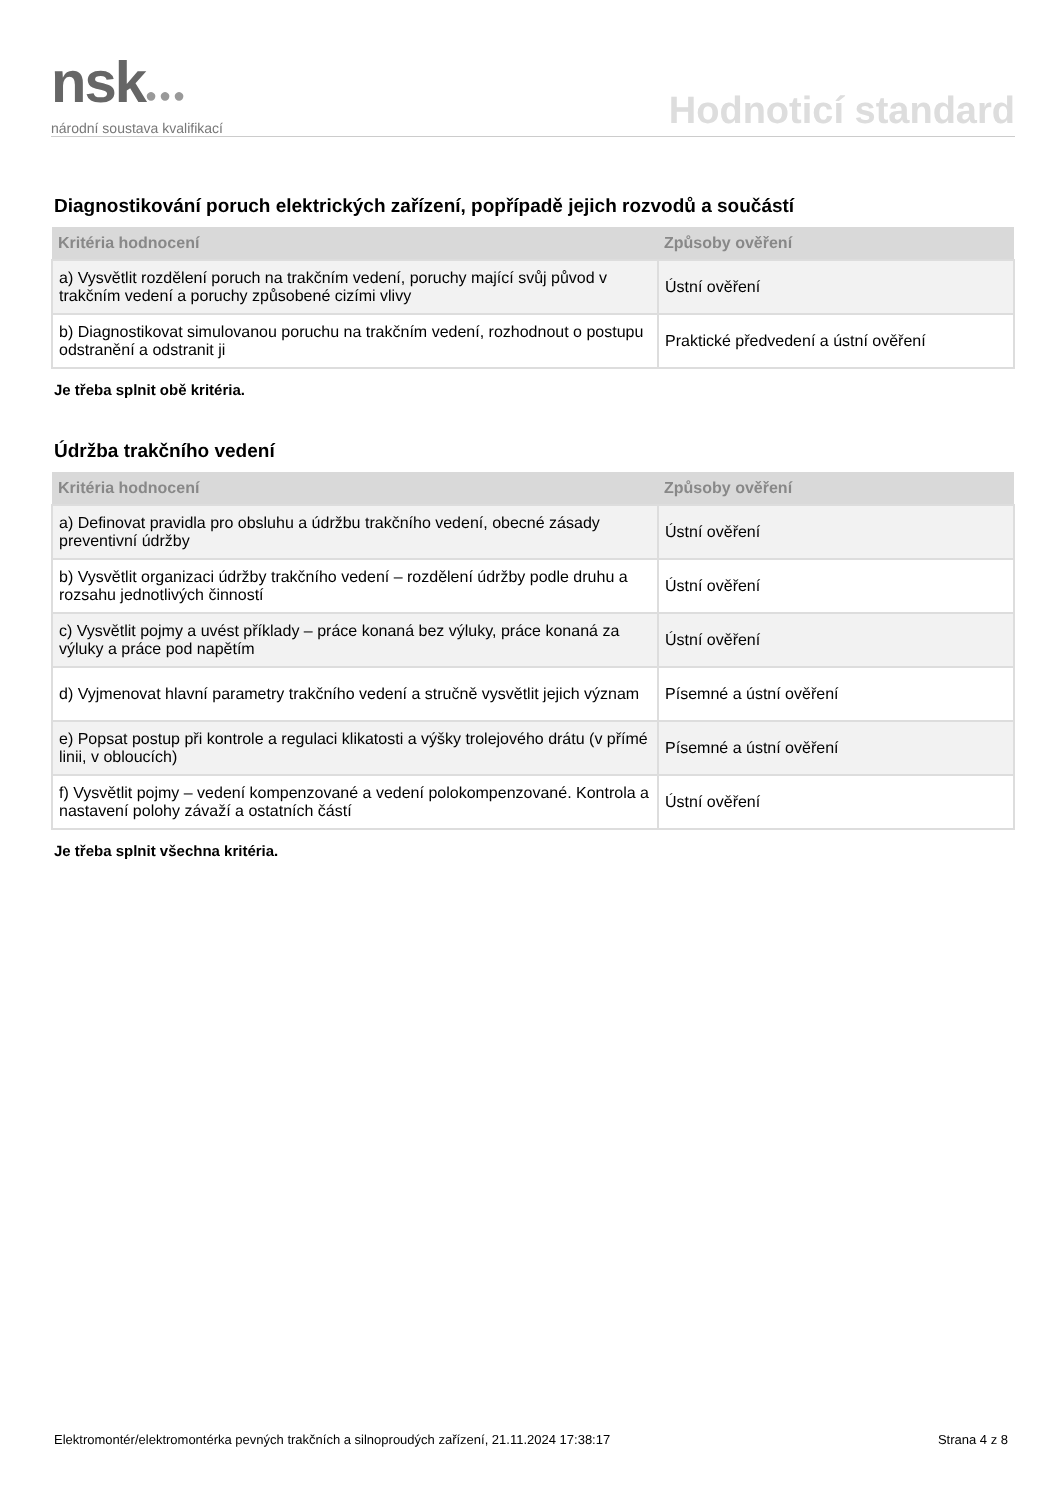nsk●●●
národní soustava kvalifikací
Hodnoticí standard
Diagnostikování poruch elektrických zařízení, popřípadě jejich rozvodů a součástí
| Kritéria hodnocení | Způsoby ověření |
| --- | --- |
| a) Vysvětlit rozdělení poruch na trakčním vedení, poruchy mající svůj původ v trakčním vedení a poruchy způsobené cizími vlivy | Ústní ověření |
| b) Diagnostikovat simulovanou poruchu na trakčním vedení, rozhodnout o postupu odstranění a odstranit ji | Praktické předvedení a ústní ověření |
Je třeba splnit obě kritéria.
Údržba trakčního vedení
| Kritéria hodnocení | Způsoby ověření |
| --- | --- |
| a) Definovat pravidla pro obsluhu a údržbu trakčního vedení, obecné zásady preventivní údržby | Ústní ověření |
| b) Vysvětlit organizaci údržby trakčního vedení – rozdělení údržby podle druhu a rozsahu jednotlivých činností | Ústní ověření |
| c) Vysvětlit pojmy a uvést příklady – práce konaná bez výluky, práce konaná za výluky a práce pod napětím | Ústní ověření |
| d) Vyjmenovat hlavní parametry trakčního vedení a stručně vysvětlit jejich význam | Písemné a ústní ověření |
| e) Popsat postup při kontrole a regulaci klikatosti a výšky trolejového drátu (v přímé linii, v obloucích) | Písemné a ústní ověření |
| f) Vysvětlit pojmy – vedení kompenzované a vedení polokompenzované. Kontrola a nastavení polohy závaží a ostatních částí | Ústní ověření |
Je třeba splnit všechna kritéria.
Elektromontér/elektromontérka pevných trakčních a silnoproudých zařízení, 21.11.2024 17:38:17 Strana 4 z 8